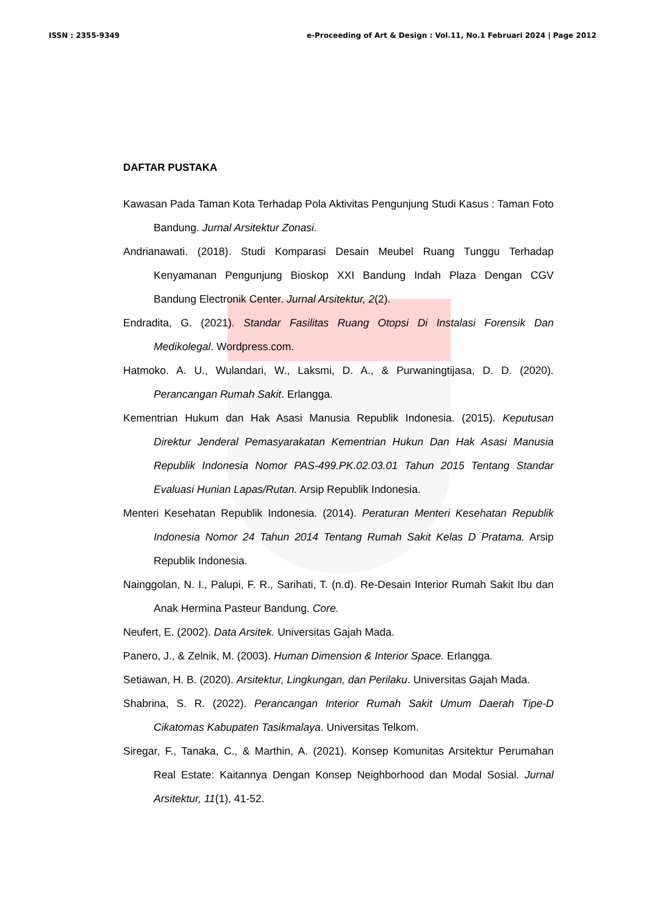ISSN : 2355-9349 e-Proceeding of Art & Design : Vol.11, No.1 Februari 2024 | Page 2012
DAFTAR PUSTAKA
Kawasan Pada Taman Kota Terhadap Pola Aktivitas Pengunjung Studi Kasus : Taman Foto Bandung. Jurnal Arsitektur Zonasi.
Andrianawati. (2018). Studi Komparasi Desain Meubel Ruang Tunggu Terhadap Kenyamanan Pengunjung Bioskop XXI Bandung Indah Plaza Dengan CGV Bandung Electronik Center. Jurnal Arsitektur, 2(2).
Endradita, G. (2021). Standar Fasilitas Ruang Otopsi Di Instalasi Forensik Dan Medikolegal. Wordpress.com.
Hatmoko. A. U., Wulandari, W., Laksmi, D. A., & Purwaningtijasa, D. D. (2020). Perancangan Rumah Sakit. Erlangga.
Kementrian Hukum dan Hak Asasi Manusia Republik Indonesia. (2015). Keputusan Direktur Jenderal Pemasyarakatan Kementrian Hukun Dan Hak Asasi Manusia Republik Indonesia Nomor PAS-499.PK.02.03.01 Tahun 2015 Tentang Standar Evaluasi Hunian Lapas/Rutan. Arsip Republik Indonesia.
Menteri Kesehatan Republik Indonesia. (2014). Peraturan Menteri Kesehatan Republik Indonesia Nomor 24 Tahun 2014 Tentang Rumah Sakit Kelas D Pratama. Arsip Republik Indonesia.
Nainggolan, N. I., Palupi, F. R., Sarihati, T. (n.d). Re-Desain Interior Rumah Sakit Ibu dan Anak Hermina Pasteur Bandung. Core.
Neufert, E. (2002). Data Arsitek. Universitas Gajah Mada.
Panero, J., & Zelnik, M. (2003). Human Dimension & Interior Space. Erlangga.
Setiawan, H. B. (2020). Arsitektur, Lingkungan, dan Perilaku. Universitas Gajah Mada.
Shabrina, S. R. (2022). Perancangan Interior Rumah Sakit Umum Daerah Tipe-D Cikatomas Kabupaten Tasikmalaya. Universitas Telkom.
Siregar, F., Tanaka, C., & Marthin, A. (2021). Konsep Komunitas Arsitektur Perumahan Real Estate: Kaitannya Dengan Konsep Neighborhood dan Modal Sosial. Jurnal Arsitektur, 11(1), 41-52.